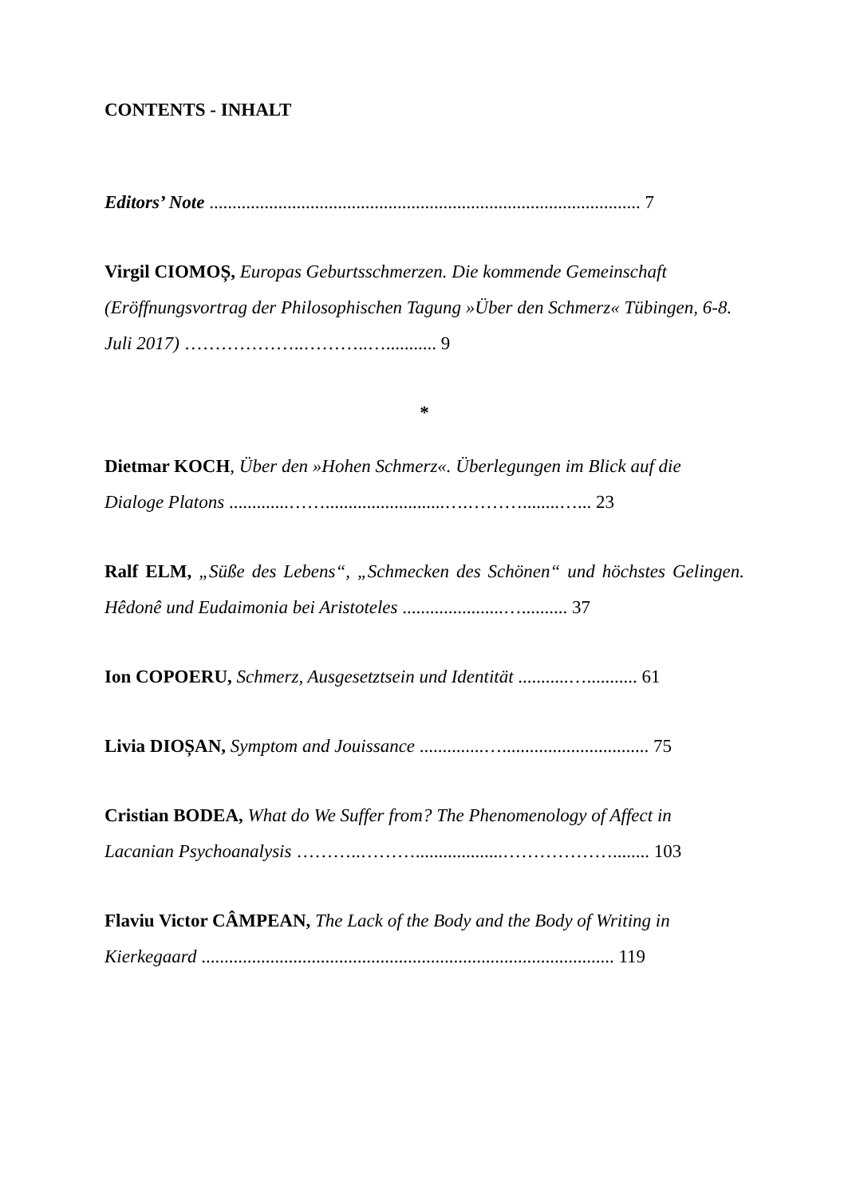CONTENTS - INHALT
Editors’ Note .............................................................................................. 7
Virgil CIOMOȘ, Europas Geburtsschmerzen. Die kommende Gemeinschaft (Eröffnungsvortrag der Philosophischen Tagung »Über den Schmerz« Tübingen, 6-8. Juli 2017) ………………..………..…........... 9
*
Dietmar KOCH, Über den »Hohen Schmerz«. Überlegungen im Blick auf die Dialoge Platons .............……..........................….………........…... 23
Ralf ELM, „Süße des Lebens“, „Schmecken des Schönen“ und höchstes Gelingen. Hêdonê und Eudaimonia bei Aristoteles ......................….......... 37
Ion COPOERU, Schmerz, Ausgesetztsein und Identität ...........…........... 61
Livia DIOȘAN, Symptom and Jouissance ..............…................................ 75
Cristian BODEA, What do We Suffer from? The Phenomenology of Affect in Lacanian Psychoanalysis ………..………...................………………........ 103
Flaviu Victor CÂMPEAN, The Lack of the Body and the Body of Writing in Kierkegaard .......................................................................................... 119